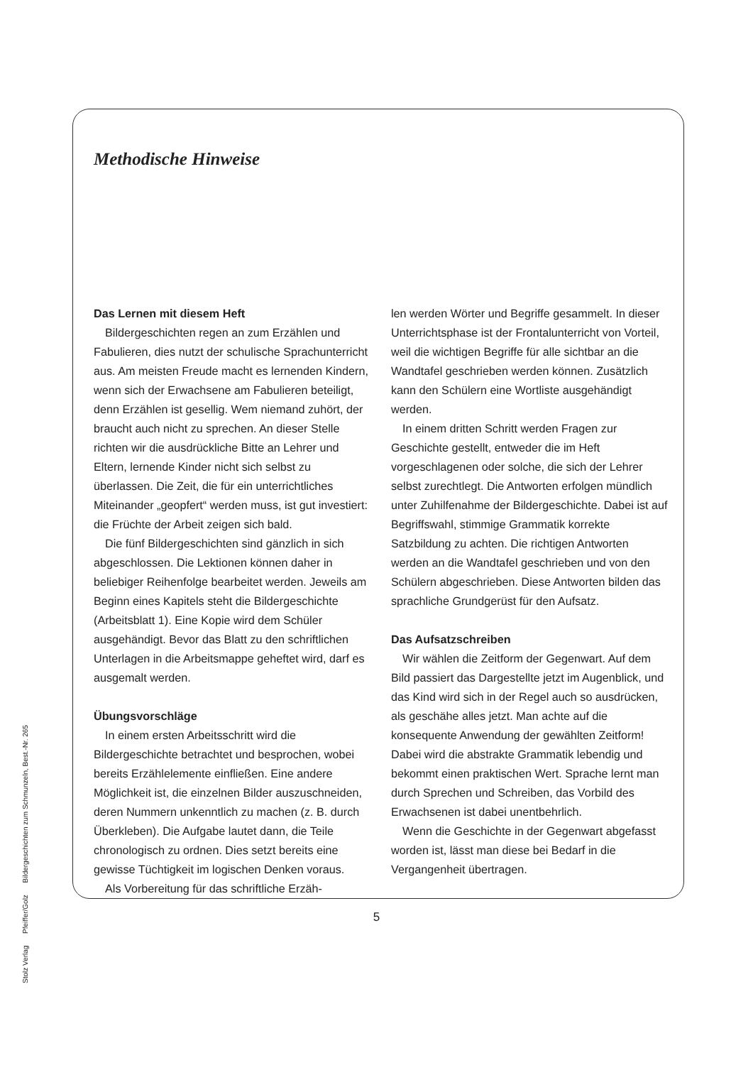Methodische Hinweise
Das Lernen mit diesem Heft
Bildergeschichten regen an zum Erzählen und Fabulieren, dies nutzt der schulische Sprachunterricht aus. Am meisten Freude macht es lernenden Kindern, wenn sich der Erwachsene am Fabulieren beteiligt, denn Erzählen ist gesellig. Wem niemand zuhört, der braucht auch nicht zu sprechen. An dieser Stelle richten wir die ausdrückliche Bitte an Lehrer und Eltern, lernende Kinder nicht sich selbst zu überlassen. Die Zeit, die für ein unterrichtliches Miteinander „geopfert“ werden muss, ist gut investiert: die Früchte der Arbeit zeigen sich bald.
Die fünf Bildergeschichten sind gänzlich in sich abgeschlossen. Die Lektionen können daher in beliebiger Reihenfolge bearbeitet werden. Jeweils am Beginn eines Kapitels steht die Bildergeschichte (Arbeitsblatt 1). Eine Kopie wird dem Schüler ausgehändigt. Bevor das Blatt zu den schriftlichen Unterlagen in die Arbeitsmappe geheftet wird, darf es ausgemalt werden.
Übungsvorschläge
In einem ersten Arbeitsschritt wird die Bildergeschichte betrachtet und besprochen, wobei bereits Erzählelemente einfließen. Eine andere Möglichkeit ist, die einzelnen Bilder auszuschneiden, deren Nummern unkenntlich zu machen (z. B. durch Überkleben). Die Aufgabe lautet dann, die Teile chronologisch zu ordnen. Dies setzt bereits eine gewisse Tüchtigkeit im logischen Denken voraus.
Als Vorbereitung für das schriftliche Erzäh-
len werden Wörter und Begriffe gesammelt. In dieser Unterrichtsphase ist der Frontalunterricht von Vorteil, weil die wichtigen Begriffe für alle sichtbar an die Wandtafel geschrieben werden können. Zusätzlich kann den Schülern eine Wortliste ausgehändigt werden.
In einem dritten Schritt werden Fragen zur Geschichte gestellt, entweder die im Heft vorgeschlagenen oder solche, die sich der Lehrer selbst zurechtlegt. Die Antworten erfolgen mündlich unter Zuhilfenahme der Bildergeschichte. Dabei ist auf Begriffswahl, stimmige Grammatik korrekte Satzbildung zu achten. Die richtigen Antworten werden an die Wandtafel geschrieben und von den Schülern abgeschrieben. Diese Antworten bilden das sprachliche Grundgerüst für den Aufsatz.
Das Aufsatzschreiben
Wir wählen die Zeitform der Gegenwart. Auf dem Bild passiert das Dargestellte jetzt im Augenblick, und das Kind wird sich in der Regel auch so ausdrücken, als geschähe alles jetzt. Man achte auf die konsequente Anwendung der gewählten Zeitform! Dabei wird die abstrakte Grammatik lebendig und bekommt einen praktischen Wert. Sprache lernt man durch Sprechen und Schreiben, das Vorbild des Erwachsenen ist dabei unentbehrlich.
Wenn die Geschichte in der Gegenwart abgefasst worden ist, lässt man diese bei Bedarf in die Vergangenheit übertragen.
Stolz Verlag Pfeiffer/Golz Bildergeschichten zum Schmunzeln, Best.-Nr. 265
5